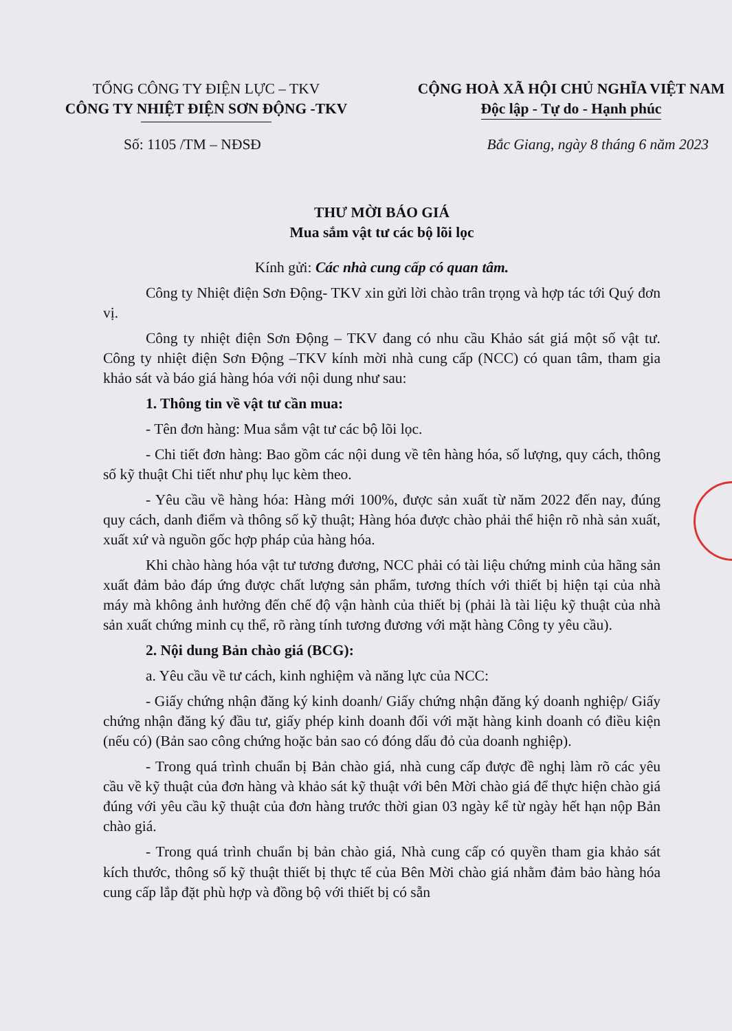TỔNG CÔNG TY ĐIỆN LỰC – TKV
CÔNG TY NHIỆT ĐIỆN SƠN ĐỘNG -TKV
CỘNG HOÀ XÃ HỘI CHỦ NGHĨA VIỆT NAM
Độc lập - Tự do - Hạnh phúc
Số: 1105 /TM – NĐSĐ Bắc Giang, ngày 8 tháng 6 năm 2023
THƯ MỜI BÁO GIÁ
Mua sắm vật tư các bộ lõi lọc
Kính gửi: Các nhà cung cấp có quan tâm.
Công ty Nhiệt điện Sơn Động- TKV xin gửi lời chào trân trọng và hợp tác tới Quý đơn vị.
Công ty nhiệt điện Sơn Động – TKV đang có nhu cầu Khảo sát giá một số vật tư. Công ty nhiệt điện Sơn Động –TKV kính mời nhà cung cấp (NCC) có quan tâm, tham gia khảo sát và báo giá hàng hóa với nội dung như sau:
1. Thông tin về vật tư cần mua:
- Tên đơn hàng: Mua sắm vật tư các bộ lõi lọc.
- Chi tiết đơn hàng: Bao gồm các nội dung về tên hàng hóa, số lượng, quy cách, thông số kỹ thuật Chi tiết như phụ lục kèm theo.
- Yêu cầu về hàng hóa: Hàng mới 100%, được sản xuất từ năm 2022 đến nay, đúng quy cách, danh điểm và thông số kỹ thuật; Hàng hóa được chào phải thể hiện rõ nhà sản xuất, xuất xứ và nguồn gốc hợp pháp của hàng hóa.
Khi chào hàng hóa vật tư tương đương, NCC phải có tài liệu chứng minh của hãng sản xuất đảm bảo đáp ứng được chất lượng sản phẩm, tương thích với thiết bị hiện tại của nhà máy mà không ảnh hưởng đến chế độ vận hành của thiết bị (phải là tài liệu kỹ thuật của nhà sản xuất chứng minh cụ thể, rõ ràng tính tương đương với mặt hàng Công ty yêu cầu).
2. Nội dung Bản chào giá (BCG):
a. Yêu cầu về tư cách, kinh nghiệm và năng lực của NCC:
- Giấy chứng nhận đăng ký kinh doanh/ Giấy chứng nhận đăng ký doanh nghiệp/ Giấy chứng nhận đăng ký đầu tư, giấy phép kinh doanh đối với mặt hàng kinh doanh có điều kiện (nếu có) (Bản sao công chứng hoặc bản sao có đóng dấu đỏ của doanh nghiệp).
- Trong quá trình chuẩn bị Bản chào giá, nhà cung cấp được đề nghị làm rõ các yêu cầu về kỹ thuật của đơn hàng và khảo sát kỹ thuật với bên Mời chào giá để thực hiện chào giá đúng với yêu cầu kỹ thuật của đơn hàng trước thời gian 03 ngày kể từ ngày hết hạn nộp Bản chào giá.
- Trong quá trình chuẩn bị bản chào giá, Nhà cung cấp có quyền tham gia khảo sát kích thước, thông số kỹ thuật thiết bị thực tế của Bên Mời chào giá nhằm đảm bảo hàng hóa cung cấp lắp đặt phù hợp và đồng bộ với thiết bị có sẵn